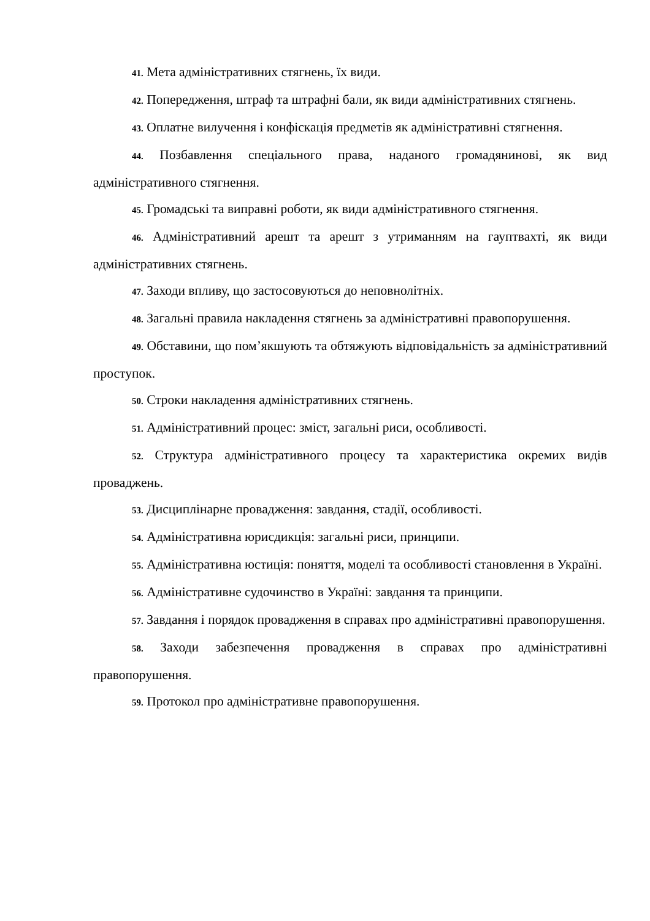41. Мета адміністративних стягнень, їх види.
42. Попередження, штраф та штрафні бали, як види адміністративних стягнень.
43. Оплатне вилучення і конфіскація предметів як адміністративні стягнення.
44. Позбавлення спеціального права, наданого громадянинові, як вид адміністративного стягнення.
45. Громадські та виправні роботи, як види адміністративного стягнення.
46. Адміністративний арешт та арешт з утриманням на гауптвахті, як види адміністративних стягнень.
47. Заходи впливу, що застосовуються до неповнолітніх.
48. Загальні правила накладення стягнень за адміністративні правопорушення.
49. Обставини, що пом’якшують та обтяжують відповідальність за адміністративний проступок.
50. Строки накладення адміністративних стягнень.
51. Адміністративний процес: зміст, загальні риси, особливості.
52. Структура адміністративного процесу та характеристика окремих видів проваджень.
53. Дисциплінарне провадження: завдання, стадії, особливості.
54. Адміністративна юрисдикція: загальні риси, принципи.
55. Адміністративна юстиція: поняття, моделі та особливості становлення в Україні.
56. Адміністративне судочинство в Україні: завдання та принципи.
57. Завдання і порядок провадження в справах про адміністративні правопорушення.
58. Заходи забезпечення провадження в справах про адміністративні правопорушення.
59. Протокол про адміністративне правопорушення.